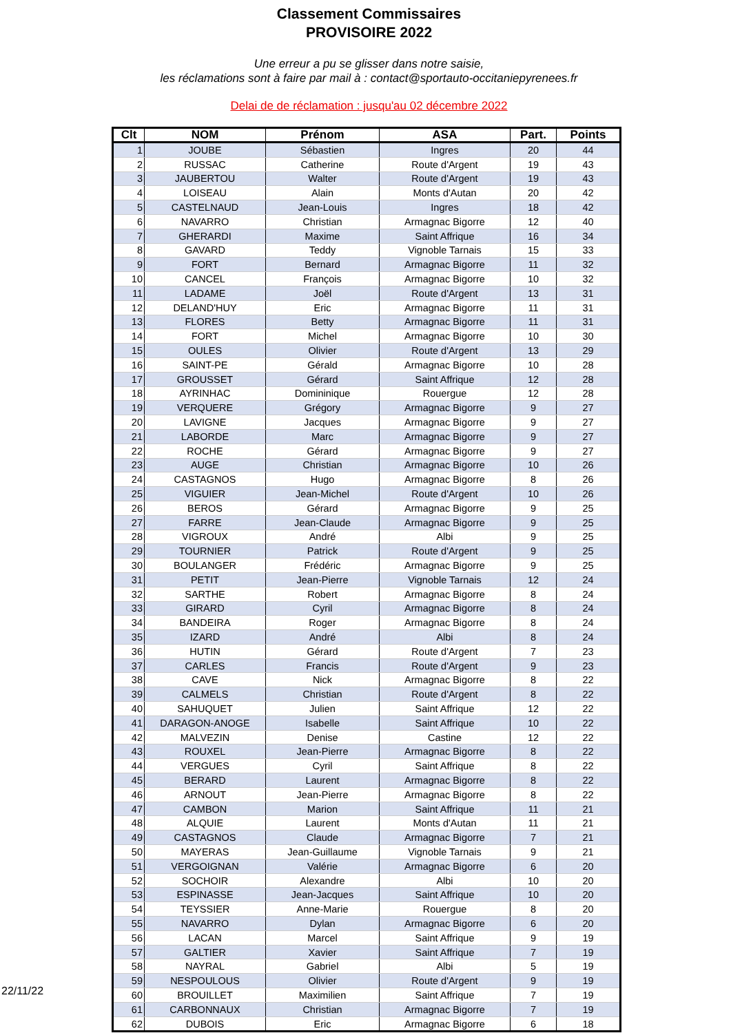Classement Commissaires
PROVISOIRE 2022
Une erreur a pu se glisser dans notre saisie,
les réclamations sont à faire par mail à : contact@sportauto-occitaniepyrenees.fr
Delai de de réclamation : jusqu'au 02 décembre 2022
| Clt | NOM | Prénom | ASA | Part. | Points |
| --- | --- | --- | --- | --- | --- |
| 1 | JOUBE | Sébastien | Ingres | 20 | 44 |
| 2 | RUSSAC | Catherine | Route d'Argent | 19 | 43 |
| 3 | JAUBERTOU | Walter | Route d'Argent | 19 | 43 |
| 4 | LOISEAU | Alain | Monts d'Autan | 20 | 42 |
| 5 | CASTELNAUD | Jean-Louis | Ingres | 18 | 42 |
| 6 | NAVARRO | Christian | Armagnac Bigorre | 12 | 40 |
| 7 | GHERARDI | Maxime | Saint Affrique | 16 | 34 |
| 8 | GAVARD | Teddy | Vignoble Tarnais | 15 | 33 |
| 9 | FORT | Bernard | Armagnac Bigorre | 11 | 32 |
| 10 | CANCEL | François | Armagnac Bigorre | 10 | 32 |
| 11 | LADAME | Joël | Route d'Argent | 13 | 31 |
| 12 | DELAND'HUY | Eric | Armagnac Bigorre | 11 | 31 |
| 13 | FLORES | Betty | Armagnac Bigorre | 11 | 31 |
| 14 | FORT | Michel | Armagnac Bigorre | 10 | 30 |
| 15 | OULES | Olivier | Route d'Argent | 13 | 29 |
| 16 | SAINT-PE | Gérald | Armagnac Bigorre | 10 | 28 |
| 17 | GROUSSET | Gérard | Saint Affrique | 12 | 28 |
| 18 | AYRINHAC | Domininique | Rouergue | 12 | 28 |
| 19 | VERQUERE | Grégory | Armagnac Bigorre | 9 | 27 |
| 20 | LAVIGNE | Jacques | Armagnac Bigorre | 9 | 27 |
| 21 | LABORDE | Marc | Armagnac Bigorre | 9 | 27 |
| 22 | ROCHE | Gérard | Armagnac Bigorre | 9 | 27 |
| 23 | AUGE | Christian | Armagnac Bigorre | 10 | 26 |
| 24 | CASTAGNOS | Hugo | Armagnac Bigorre | 8 | 26 |
| 25 | VIGUIER | Jean-Michel | Route d'Argent | 10 | 26 |
| 26 | BEROS | Gérard | Armagnac Bigorre | 9 | 25 |
| 27 | FARRE | Jean-Claude | Armagnac Bigorre | 9 | 25 |
| 28 | VIGROUX | André | Albi | 9 | 25 |
| 29 | TOURNIER | Patrick | Route d'Argent | 9 | 25 |
| 30 | BOULANGER | Frédéric | Armagnac Bigorre | 9 | 25 |
| 31 | PETIT | Jean-Pierre | Vignoble Tarnais | 12 | 24 |
| 32 | SARTHE | Robert | Armagnac Bigorre | 8 | 24 |
| 33 | GIRARD | Cyril | Armagnac Bigorre | 8 | 24 |
| 34 | BANDEIRA | Roger | Armagnac Bigorre | 8 | 24 |
| 35 | IZARD | André | Albi | 8 | 24 |
| 36 | HUTIN | Gérard | Route d'Argent | 7 | 23 |
| 37 | CARLES | Francis | Route d'Argent | 9 | 23 |
| 38 | CAVE | Nick | Armagnac Bigorre | 8 | 22 |
| 39 | CALMELS | Christian | Route d'Argent | 8 | 22 |
| 40 | SAHUQUET | Julien | Saint Affrique | 12 | 22 |
| 41 | DARAGON-ANOGE | Isabelle | Saint Affrique | 10 | 22 |
| 42 | MALVEZIN | Denise | Castine | 12 | 22 |
| 43 | ROUXEL | Jean-Pierre | Armagnac Bigorre | 8 | 22 |
| 44 | VERGUES | Cyril | Saint Affrique | 8 | 22 |
| 45 | BERARD | Laurent | Armagnac Bigorre | 8 | 22 |
| 46 | ARNOUT | Jean-Pierre | Armagnac Bigorre | 8 | 22 |
| 47 | CAMBON | Marion | Saint Affrique | 11 | 21 |
| 48 | ALQUIE | Laurent | Monts d'Autan | 11 | 21 |
| 49 | CASTAGNOS | Claude | Armagnac Bigorre | 7 | 21 |
| 50 | MAYERAS | Jean-Guillaume | Vignoble Tarnais | 9 | 21 |
| 51 | VERGOIGNAN | Valérie | Armagnac Bigorre | 6 | 20 |
| 52 | SOCHOIR | Alexandre | Albi | 10 | 20 |
| 53 | ESPINASSE | Jean-Jacques | Saint Affrique | 10 | 20 |
| 54 | TEYSSIER | Anne-Marie | Rouergue | 8 | 20 |
| 55 | NAVARRO | Dylan | Armagnac Bigorre | 6 | 20 |
| 56 | LACAN | Marcel | Saint Affrique | 9 | 19 |
| 57 | GALTIER | Xavier | Saint Affrique | 7 | 19 |
| 58 | NAYRAL | Gabriel | Albi | 5 | 19 |
| 59 | NESPOULOUS | Olivier | Route d'Argent | 9 | 19 |
| 60 | BROUILLET | Maximilien | Saint Affrique | 7 | 19 |
| 61 | CARBONNAUX | Christian | Armagnac Bigorre | 7 | 19 |
| 62 | DUBOIS | Eric | Armagnac Bigorre | 6 | 18 |
22/11/22